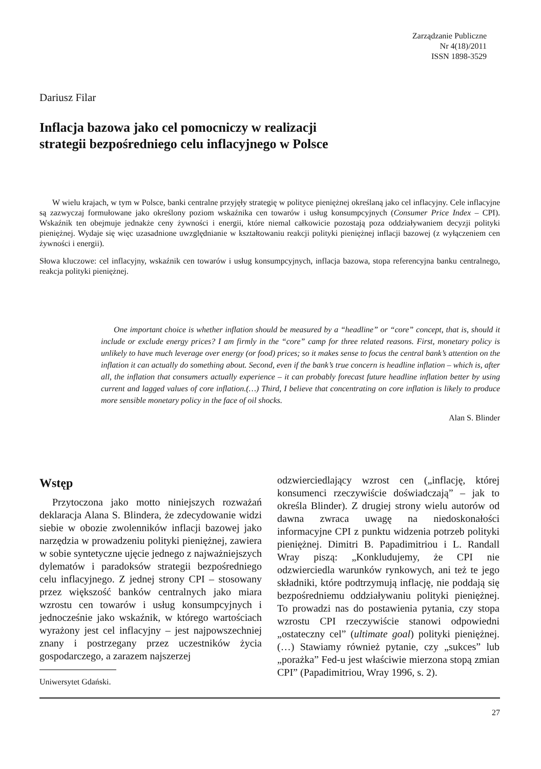Zarządzanie Publiczne
Nr 4(18)/2011
ISSN 1898-3529
Dariusz Filar
Inflacja bazowa jako cel pomocniczy w realizacji
strategii bezpośredniego celu inflacyjnego w Polsce
W wielu krajach, w tym w Polsce, banki centralne przyjęły strategię w polityce pieniężnej określaną jako cel inflacyjny. Cele inflacyjne są zazwyczaj formułowane jako określony poziom wskaźnika cen towarów i usług konsumpcyjnych (Consumer Price Index – CPI). Wskaźnik ten obejmuje jednakże ceny żywności i energii, które niemal całkowicie pozostają poza oddziaływaniem decyzji polityki pieniężnej. Wydaje się więc uzasadnione uwzględnianie w kształtowaniu reakcji polityki pieniężnej inflacji bazowej (z wyłączeniem cen żywności i energii).
Słowa kluczowe: cel inflacyjny, wskaźnik cen towarów i usług konsumpcyjnych, inflacja bazowa, stopa referencyjna banku centralnego, reakcja polityki pieniężnej.
One important choice is whether inflation should be measured by a “headline” or “core” concept, that is, should it include or exclude energy prices? I am firmly in the “core” camp for three related reasons. First, monetary policy is unlikely to have much leverage over energy (or food) prices; so it makes sense to focus the central bank’s attention on the inflation it can actually do something about. Second, even if the bank’s true concern is headline inflation – which is, after all, the inflation that consumers actually experience – it can probably forecast future headline inflation better by using current and lagged values of core inflation.(…) Third, I believe that concentrating on core inflation is likely to produce more sensible monetary policy in the face of oil shocks.
Alan S. Blinder
Wstęp
Przytoczona jako motto niniejszych rozważań deklaracja Alana S. Blindera, że zdecydowanie widzi siebie w obozie zwolenników inflacji bazowej jako narzędzia w prowadzeniu polityki pieniężnej, zawiera w sobie syntetyczne ujęcie jednego z najważniejszych dylematów i paradoksów strategii bezpośredniego celu inflacyjnego. Z jednej strony CPI – stosowany przez większość banków centralnych jako miara wzrostu cen towarów i usług konsumpcyjnych i jednocześnie jako wskaźnik, w którego wartościach wyrażony jest cel inflacyjny – jest najpowszechniej znany i postrzegany przez uczestników życia gospodarczego, a zarazem najszerzej
Uniwersytet Gdański.
odzwierciedlający wzrost cen („inflację, której konsumenci rzeczywiście doświadczają” – jak to określa Blinder). Z drugiej strony wielu autorów od dawna zwraca uwagę na niedoskonałości informacyjne CPI z punktu widzenia potrzeb polityki pieniężnej. Dimitri B. Papadimitriou i L. Randall Wray piszą: „Konkludujemy, że CPI nie odzwierciedla warunków rynkowych, ani też te jego składniki, które podtrzymują inflację, nie poddają się bezpośredniemu oddziaływaniu polityki pieniężnej. To prowadzi nas do postawienia pytania, czy stopa wzrostu CPI rzeczywiście stanowi odpowiedni „ostateczny cel” (ultimate goal) polityki pieniężnej. (…) Stawiamy również pytanie, czy „sukces” lub „porażka” Fed-u jest właściwie mierzona stopą zmian CPI” (Papadimitriou, Wray 1996, s. 2).
27